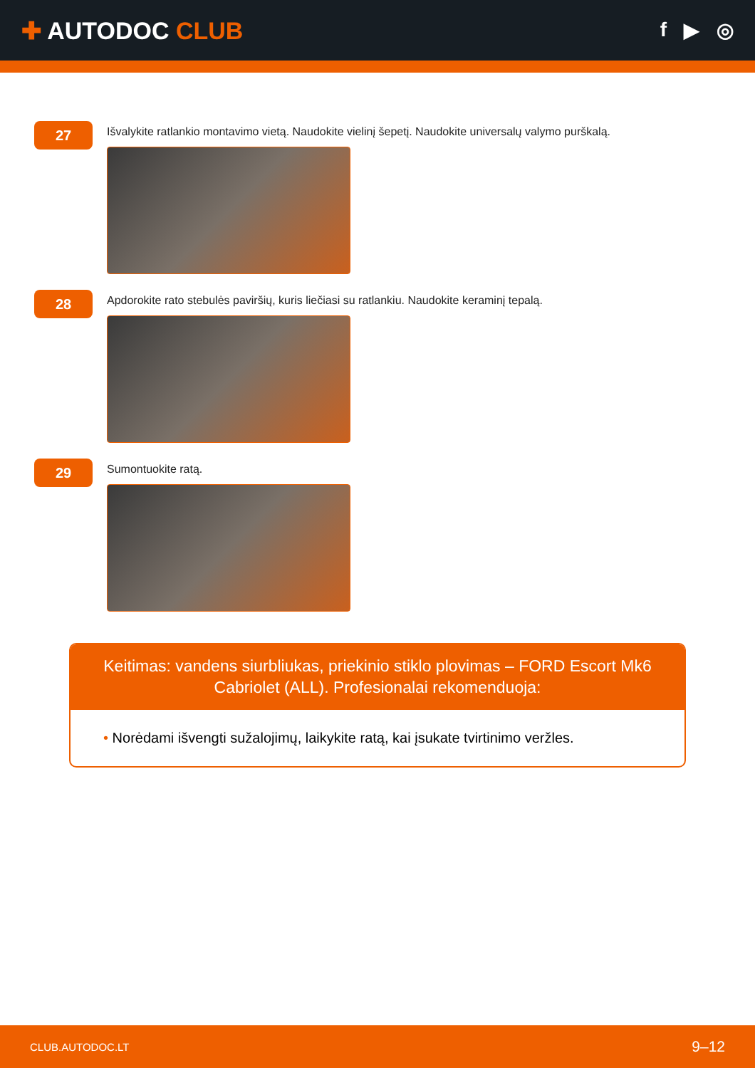✚ AUTODOC CLUB
f ▶ ◎
27
Išvalykite ratlankio montavimo vietą. Naudokite vielinį šepetį. Naudokite universalų valymo purškalą.
28
Apdorokite rato stebulės paviršių, kuris liečiasi su ratlankiu. Naudokite keraminį tepalą.
29
Sumontuokite ratą.
Keitimas: vandens siurbliukas, priekinio stiklo plovimas – FORD Escort Mk6 Cabriolet (ALL). Profesionalai rekomenduoja:
• Norėdami išvengti sužalojimų, laikykite ratą, kai įsukate tvirtinimo veržles.
CLUB.AUTODOC.LT 9–12